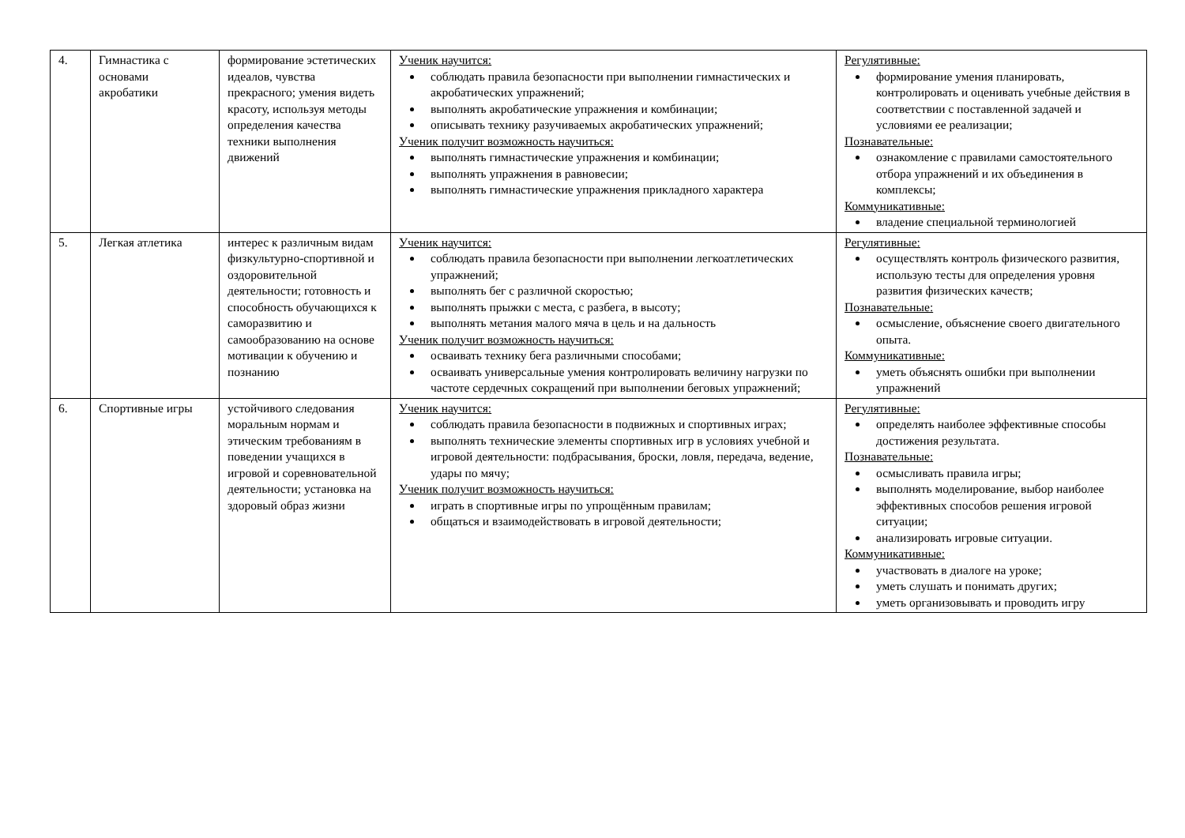| 4. | Гимнастика с основами акробатики | формирование эстетических идеалов, чувства прекрасного; умения видеть красоту, используя методы определения качества техники выполнения движений | Ученик научится: соблюдать правила безопасности при выполнении гимнастических и акробатических упражнений; выполнять акробатические упражнения и комбинации; описывать технику разучиваемых акробатических упражнений; Ученик получит возможность научиться: выполнять гимнастические упражнения и комбинации; выполнять упражнения в равновесии; выполнять гимнастические упражнения прикладного характера | Регулятивные: формирование умения планировать, контролировать и оценивать учебные действия в соответствии с поставленной задачей и условиями ее реализации; Познавательные: ознакомление с правилами самостоятельного отбора упражнений и их объединения в комплексы; Коммуникативные: владение специальной терминологией |
| 5. | Легкая атлетика | интерес к различным видам физкультурно-спортивной и оздоровительной деятельности; готовность и способность обучающихся к саморазвитию и самообразованию на основе мотивации к обучению и познанию | Ученик научится: соблюдать правила безопасности при выполнении легкоатлетических упражнений; выполнять бег с различной скоростью; выполнять прыжки с места, с разбега, в высоту; выполнять метания малого мяча в цель и на дальность Ученик получит возможность научиться: осваивать технику бега различными способами; осваивать универсальные умения контролировать величину нагрузки по частоте сердечных сокращений при выполнении беговых упражнений; | Регулятивные: осуществлять контроль физического развития, использую тесты для определения уровня развития физических качеств; Познавательные: осмысление, объяснение своего двигательного опыта. Коммуникативные: уметь объяснять ошибки при выполнении упражнений |
| 6. | Спортивные игры | устойчивого следования моральным нормам и этическим требованиям в поведении учащихся в игровой и соревновательной деятельности; установка на здоровый образ жизни | Ученик научится: соблюдать правила безопасности в подвижных и спортивных играх; выполнять технические элементы спортивных игр в условиях учебной и игровой деятельности: подбрасывания, броски, ловля, передача, ведение, удары по мячу; Ученик получит возможность научиться: играть в спортивные игры по упрощённым правилам; общаться и взаимодействовать в игровой деятельности; | Регулятивные: определять наиболее эффективные способы достижения результата. Познавательные: осмысливать правила игры; выполнять моделирование, выбор наиболее эффективных способов решения игровой ситуации; анализировать игровые ситуации. Коммуникативные: участвовать в диалоге на уроке; уметь слушать и понимать других; уметь организовывать и проводить игру |